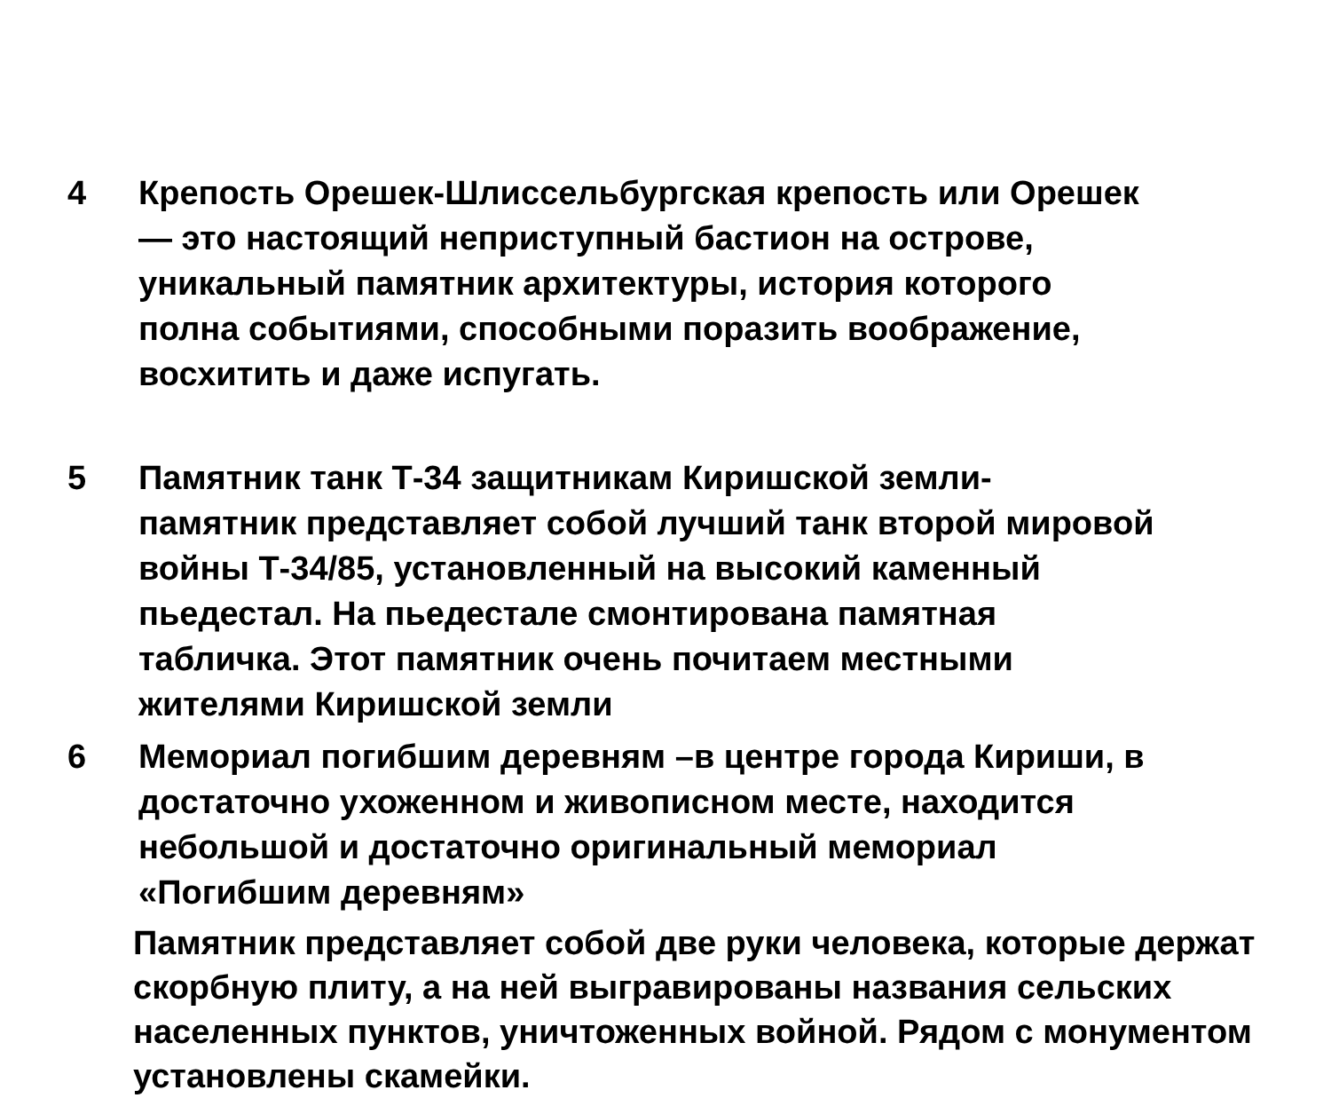4 Крепость Орешек-Шлиссельбургская крепость или Орешек — это настоящий неприступный бастион на острове, уникальный памятник архитектуры, история которого полна событиями, способными поразить воображение, восхитить и даже испугать.
5 Памятник танк Т-34 защитникам Киришской земли- памятник представляет собой лучший танк второй мировой войны Т-34/85, установленный на высокий каменный пьедестал. На пьедестале смонтирована памятная табличка. Этот памятник очень почитаем местными жителями Киришской земли
6 Мемориал погибшим деревням –в центре города Кириши, в достаточно ухоженном и живописном месте, находится небольшой и достаточно оригинальный мемориал «Погибшим деревням»
Памятник представляет собой две руки человека, которые держат скорбную плиту, а на ней выгравированы названия сельских населенных пунктов, уничтоженных войной. Рядом с монументом установлены скамейки.